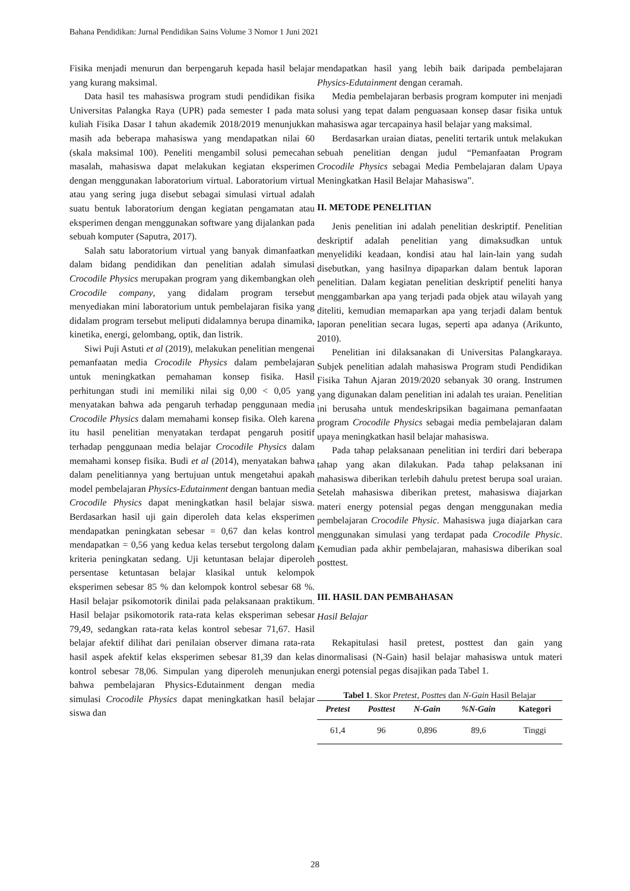Bahana Pendidikan: Jurnal Pendidikan Sains Volume 3 Nomor 1 Juni 2021
Fisika menjadi menurun dan berpengaruh kepada hasil belajar yang kurang maksimal.
Data hasil tes mahasiswa program studi pendidikan fisika Universitas Palangka Raya (UPR) pada semester I pada mata kuliah Fisika Dasar I tahun akademik 2018/2019 menunjukkan masih ada beberapa mahasiswa yang mendapatkan nilai 60 (skala maksimal 100). Peneliti mengambil solusi pemecahan masalah, mahasiswa dapat melakukan kegiatan eksperimen dengan menggunakan laboratorium virtual. Laboratorium virtual atau yang sering juga disebut sebagai simulasi virtual adalah suatu bentuk laboratorium dengan kegiatan pengamatan atau eksperimen dengan menggunakan software yang dijalankan pada sebuah komputer (Saputra, 2017).
Salah satu laboratorium virtual yang banyak dimanfaatkan dalam bidang pendidikan dan penelitian adalah simulasi Crocodile Physics merupakan program yang dikembangkan oleh Crocodile company, yang didalam program tersebut menyediakan mini laboratorium untuk pembelajaran fisika yang didalam program tersebut meliputi didalamnya berupa dinamika, kinetika, energi, gelombang, optik, dan listrik.
Siwi Puji Astuti et al (2019), melakukan penelitian mengenai pemanfaatan media Crocodile Physics dalam pembelajaran untuk meningkatkan pemahaman konsep fisika. Hasil perhitungan studi ini memiliki nilai sig 0,00 < 0,05 yang menyatakan bahwa ada pengaruh terhadap penggunaan media Crocodile Physics dalam memahami konsep fisika. Oleh karena itu hasil penelitian menyatakan terdapat pengaruh positif terhadap penggunaan media belajar Crocodile Physics dalam memahami konsep fisika. Budi et al (2014), menyatakan bahwa dalam penelitiannya yang bertujuan untuk mengetahui apakah model pembelajaran Physics-Edutainment dengan bantuan media Crocodile Physics dapat meningkatkan hasil belajar siswa. Berdasarkan hasil uji gain diperoleh data kelas eksperimen mendapatkan peningkatan sebesar = 0,67 dan kelas kontrol mendapatkan = 0,56 yang kedua kelas tersebut tergolong dalam kriteria peningkatan sedang. Uji ketuntasan belajar diperoleh persentase ketuntasan belajar klasikal untuk kelompok eksperimen sebesar 85 % dan kelompok kontrol sebesar 68 %. Hasil belajar psikomotorik dinilai pada pelaksanaan praktikum. Hasil belajar psikomotorik rata-rata kelas eksperiman sebesar 79,49, sedangkan rata-rata kelas kontrol sebesar 71,67. Hasil belajar afektif dilihat dari penilaian observer dimana rata-rata hasil aspek afektif kelas eksperimen sebesar 81,39 dan kelas kontrol sebesar 78,06. Simpulan yang diperoleh menunjukan bahwa pembelajaran Physics-Edutainment dengan media simulasi Crocodile Physics dapat meningkatkan hasil belajar siswa dan
mendapatkan hasil yang lebih baik daripada pembelajaran Physics-Edutainment dengan ceramah.
Media pembelajaran berbasis program komputer ini menjadi solusi yang tepat dalam penguasaan konsep dasar fisika untuk mahasiswa agar tercapainya hasil belajar yang maksimal.
Berdasarkan uraian diatas, peneliti tertarik untuk melakukan sebuah penelitian dengan judul “Pemanfaatan Program Crocodile Physics sebagai Media Pembelajaran dalam Upaya Meningkatkan Hasil Belajar Mahasiswa”.
II. METODE PENELITIAN
Jenis penelitian ini adalah penelitian deskriptif. Penelitian deskriptif adalah penelitian yang dimaksudkan untuk menyelidiki keadaan, kondisi atau hal lain-lain yang sudah disebutkan, yang hasilnya dipaparkan dalam bentuk laporan penelitian. Dalam kegiatan penelitian deskriptif peneliti hanya menggambarkan apa yang terjadi pada objek atau wilayah yang diteliti, kemudian memaparkan apa yang terjadi dalam bentuk laporan penelitian secara lugas, seperti apa adanya (Arikunto, 2010).
Penelitian ini dilaksanakan di Universitas Palangkaraya. Subjek penelitian adalah mahasiswa Program studi Pendidikan Fisika Tahun Ajaran 2019/2020 sebanyak 30 orang. Instrumen yang digunakan dalam penelitian ini adalah tes uraian. Penelitian ini berusaha untuk mendeskripsikan bagaimana pemanfaatan program Crocodile Physics sebagai media pembelajaran dalam upaya meningkatkan hasil belajar mahasiswa.
Pada tahap pelaksanaan penelitian ini terdiri dari beberapa tahap yang akan dilakukan. Pada tahap pelaksanan ini mahasiswa diberikan terlebih dahulu pretest berupa soal uraian. Setelah mahasiswa diberikan pretest, mahasiswa diajarkan materi energy potensial pegas dengan menggunakan media pembelajaran Crocodile Physic. Mahasiswa juga diajarkan cara menggunakan simulasi yang terdapat pada Crocodile Physic. Kemudian pada akhir pembelajaran, mahasiswa diberikan soal posttest.
III. HASIL DAN PEMBAHASAN
Hasil Belajar
Rekapitulasi hasil pretest, posttest dan gain yang dinormalisasi (N-Gain) hasil belajar mahasiswa untuk materi energi potensial pegas disajikan pada Tabel 1.
Tabel 1. Skor Pretest, Posttes dan N-Gain Hasil Belajar
| Pretest | Posttest | N-Gain | %N-Gain | Kategori |
| --- | --- | --- | --- | --- |
| 61,4 | 96 | 0,896 | 89,6 | Tinggi |
28